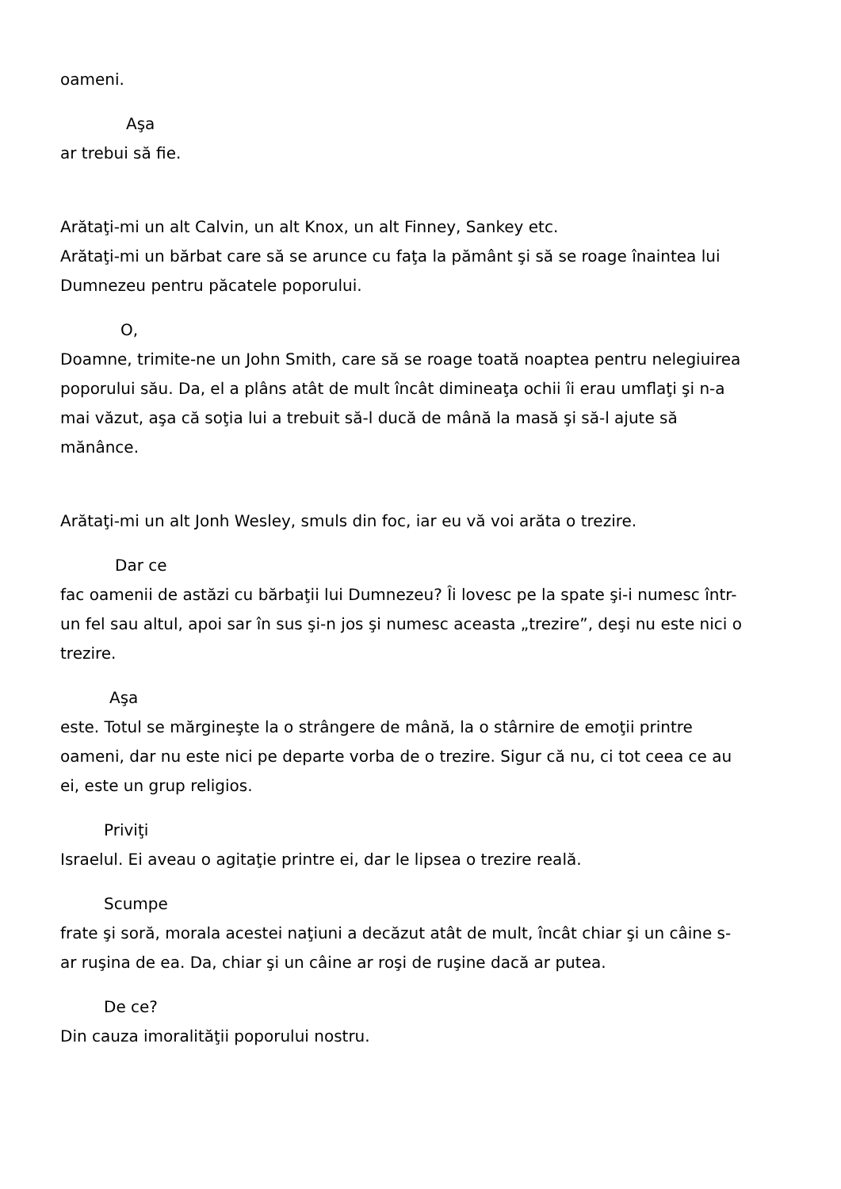oameni.
Aşa
ar trebui să fie.
Arătaţi-mi un alt Calvin, un alt Knox, un alt Finney, Sankey etc.
Arătaţi-mi un bărbat care să se arunce cu faţa la pământ şi să se roage înaintea lui Dumnezeu pentru păcatele poporului.
O,
Doamne, trimite-ne un John Smith, care să se roage toată noaptea pentru nelegiuirea poporului său. Da, el a plâns atât de mult încât dimineaţa ochii îi erau umflaţi şi n-a mai văzut, aşa că soţia lui a trebuit să-l ducă de mână la masă şi să-l ajute să mănânce.
Arătaţi-mi un alt Jonh Wesley, smuls din foc, iar eu vă voi arăta o trezire.
Dar ce
fac oamenii de astăzi cu bărbaţii lui Dumnezeu? Îi lovesc pe la spate şi-i numesc într-un fel sau altul, apoi sar în sus şi-n jos şi numesc aceasta „trezire”, deşi nu este nici o trezire.
Aşa
este. Totul se mărgineşte la o strângere de mână, la o stârnire de emoţii printre oameni, dar nu este nici pe departe vorba de o trezire. Sigur că nu, ci tot ceea ce au ei, este un grup religios.
Priviţi
Israelul. Ei aveau o agitaţie printre ei, dar le lipsea o trezire reală.
Scumpe
frate şi soră, morala acestei naţiuni a decăzut atât de mult, încât chiar şi un câine s-ar ruşina de ea. Da, chiar şi un câine ar roşi de ruşine dacă ar putea.
De ce?
Din cauza imoralităţii poporului nostru.